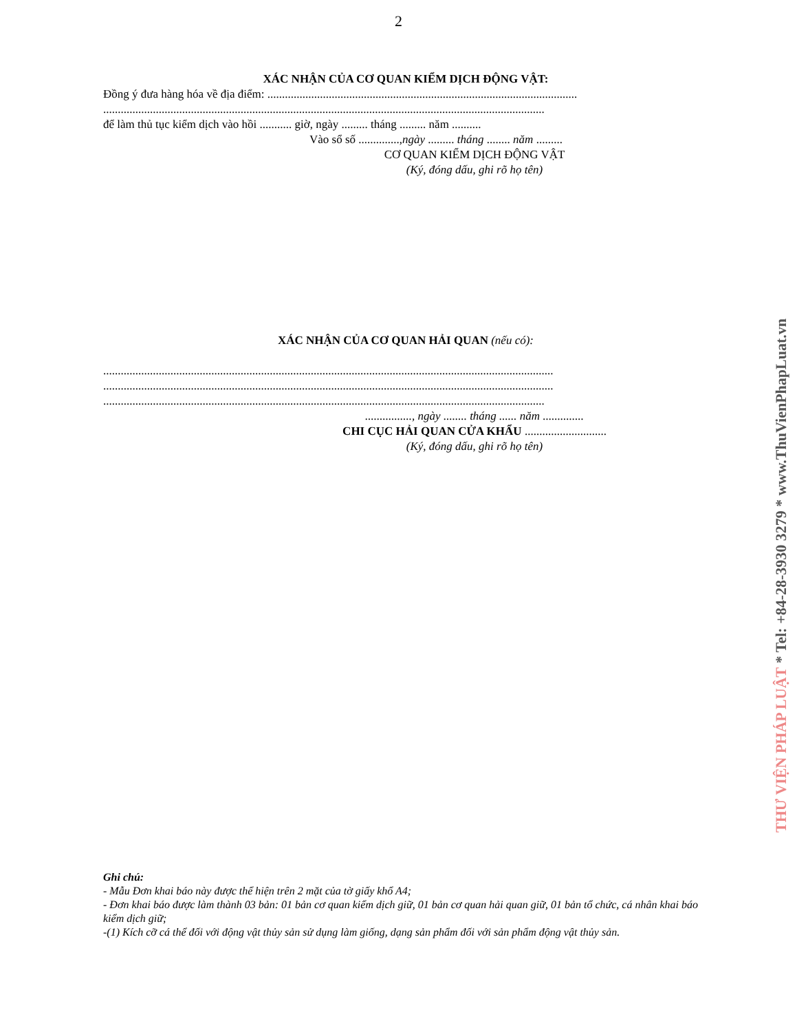2
XÁC NHẬN CỦA CƠ QUAN KIỂM DỊCH ĐỘNG VẬT:
Đồng ý đưa hàng hóa về địa điểm: ..........................................................................................................
.......................................................................................................................................................
để làm thủ tục kiểm dịch vào hồi ........... giờ, ngày ......... tháng ......... năm ..........
Vào sổ số ..............,ngày ......... tháng ........ năm .........
CƠ QUAN KIỂM DỊCH ĐỘNG VẬT
(Ký, đóng dấu, ghi rõ họ tên)
XÁC NHẬN CỦA CƠ QUAN HẢI QUAN (nếu có):
..........................................................................................................................................................
..........................................................................................................................................................
.......................................................................................................................................................
................, ngày ........ tháng ...... năm ..............
CHI CỤC HẢI QUAN CỬA KHẨU ............................
(Ký, đóng dấu, ghi rõ họ tên)
Ghi chú:
- Mẫu Đơn khai báo này được thể hiện trên 2 mặt của tờ giấy khổ A4;
- Đơn khai báo được làm thành 03 bản: 01 bản cơ quan kiểm dịch giữ, 01 bản cơ quan hải quan giữ, 01 bản tổ chức, cá nhân khai báo kiểm dịch giữ;
-(1) Kích cỡ cá thể đối với động vật thủy sản sử dụng làm giống, dạng sản phẩm đối với sản phẩm động vật thủy sản.
THƯ VIỆN PHÁP LUẬT * Tel: +84-28-3930 3279 * www.ThuVienPhapLuat.vn